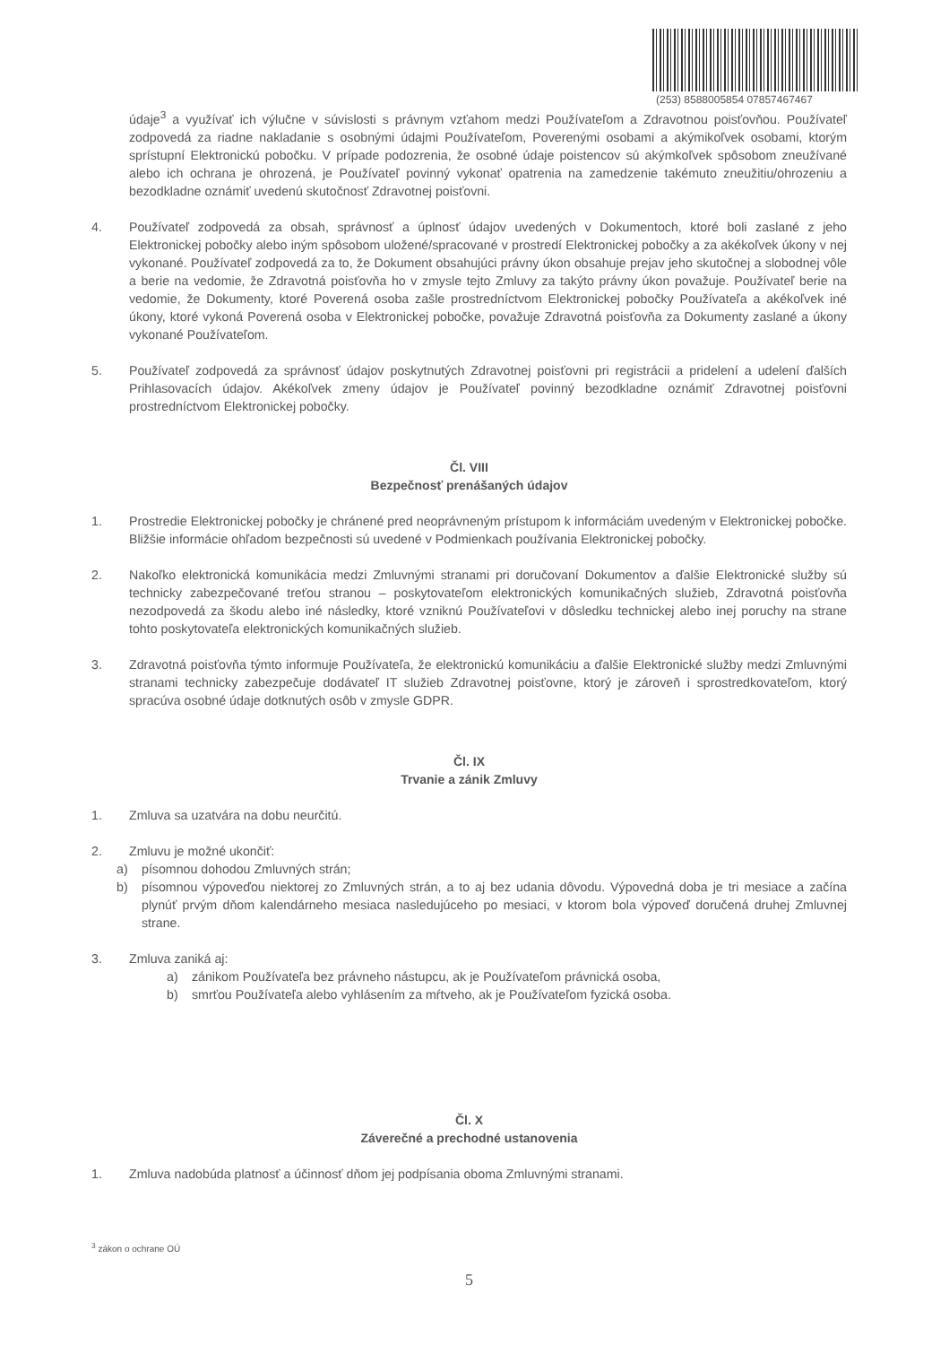(253) 8588005854 07857467467
údaje<sup>3</sup> a využívať ich výlučne v súvislosti s právnym vzťahom medzi Používateľom a Zdravotnou poisťovňou. Používateľ zodpovedá za riadne nakladanie s osobnými údajmi Používateľom, Poverenými osobami a akýmikoľvek osobami, ktorým sprístupní Elektronickú pobočku. V prípade podozrenia, že osobné údaje poistencov sú akýmkoľvek spôsobom zneužívané alebo ich ochrana je ohrozená, je Používateľ povinný vykonať opatrenia na zamedzenie takémuto zneužitiu/ohrozeniu a bezodkladne oznámiť uvedenú skutočnosť Zdravotnej poisťovni.
4. Používateľ zodpovedá za obsah, správnosť a úplnosť údajov uvedených v Dokumentoch, ktoré boli zaslané z jeho Elektronickej pobočky alebo iným spôsobom uložené/spracované v prostredí Elektronickej pobočky a za akékoľvek úkony v nej vykonané. Používateľ zodpovedá za to, že Dokument obsahujúci právny úkon obsahuje prejav jeho skutočnej a slobodnej vôle a berie na vedomie, že Zdravotná poisťovňa ho v zmysle tejto Zmluvy za takýto právny úkon považuje. Používateľ berie na vedomie, že Dokumenty, ktoré Poverená osoba zašle prostredníctvom Elektronickej pobočky Používateľa a akékoľvek iné úkony, ktoré vykoná Poverená osoba v Elektronickej pobočke, považuje Zdravotná poisťovňa za Dokumenty zaslané a úkony vykonané Používateľom.
5. Používateľ zodpovedá za správnosť údajov poskytnutých Zdravotnej poisťovni pri registrácii a pridelení a udelení ďalších Prihlasovacích údajov. Akékoľvek zmeny údajov je Používateľ povinný bezodkladne oznámiť Zdravotnej poisťovni prostredníctvom Elektronickej pobočky.
Čl. VIII
Bezpečnosť prenášaných údajov
1. Prostredie Elektronickej pobočky je chránené pred neoprávneným prístupom k informáciám uvedeným v Elektronickej pobočke. Bližšie informácie ohľadom bezpečnosti sú uvedené v Podmienkach používania Elektronickej pobočky.
2. Nakoľko elektronická komunikácia medzi Zmluvnými stranami pri doručovaní Dokumentov a ďalšie Elektronické služby sú technicky zabezpečované treťou stranou – poskytovateľom elektronických komunikačných služieb, Zdravotná poisťovňa nezodpovedá za škodu alebo iné následky, ktoré vzniknú Používateľovi v dôsledku technickej alebo inej poruchy na strane tohto poskytovateľa elektronických komunikačných služieb.
3. Zdravotná poisťovňa týmto informuje Používateľa, že elektronickú komunikáciu a ďalšie Elektronické služby medzi Zmluvnými stranami technicky zabezpečuje dodávateľ IT služieb Zdravotnej poisťovne, ktorý je zároveň i sprostredkovateľom, ktorý spracúva osobné údaje dotknutých osôb v zmysle GDPR.
Čl. IX
Trvanie a zánik Zmluvy
1. Zmluva sa uzatvára na dobu neurčitú.
2. Zmluvu je možné ukončiť:
a) písomnou dohodou Zmluvných strán;
b) písomnou výpoveďou niektorej zo Zmluvných strán, a to aj bez udania dôvodu. Výpovedná doba je tri mesiace a začína plynúť prvým dňom kalendárneho mesiaca nasledujúceho po mesiaci, v ktorom bola výpoveď doručená druhej Zmluvnej strane.
3. Zmluva zaniká aj:
a) zánikom Používateľa bez právneho nástupcu, ak je Používateľom právnická osoba,
b) smrťou Používateľa alebo vyhlásením za mŕtveho, ak je Používateľom fyzická osoba.
Čl. X
Záverečné a prechodné ustanovenia
1. Zmluva nadobúda platnosť a účinnosť dňom jej podpísania oboma Zmluvnými stranami.
<sup>3</sup> zákon o ochrane OÚ
5